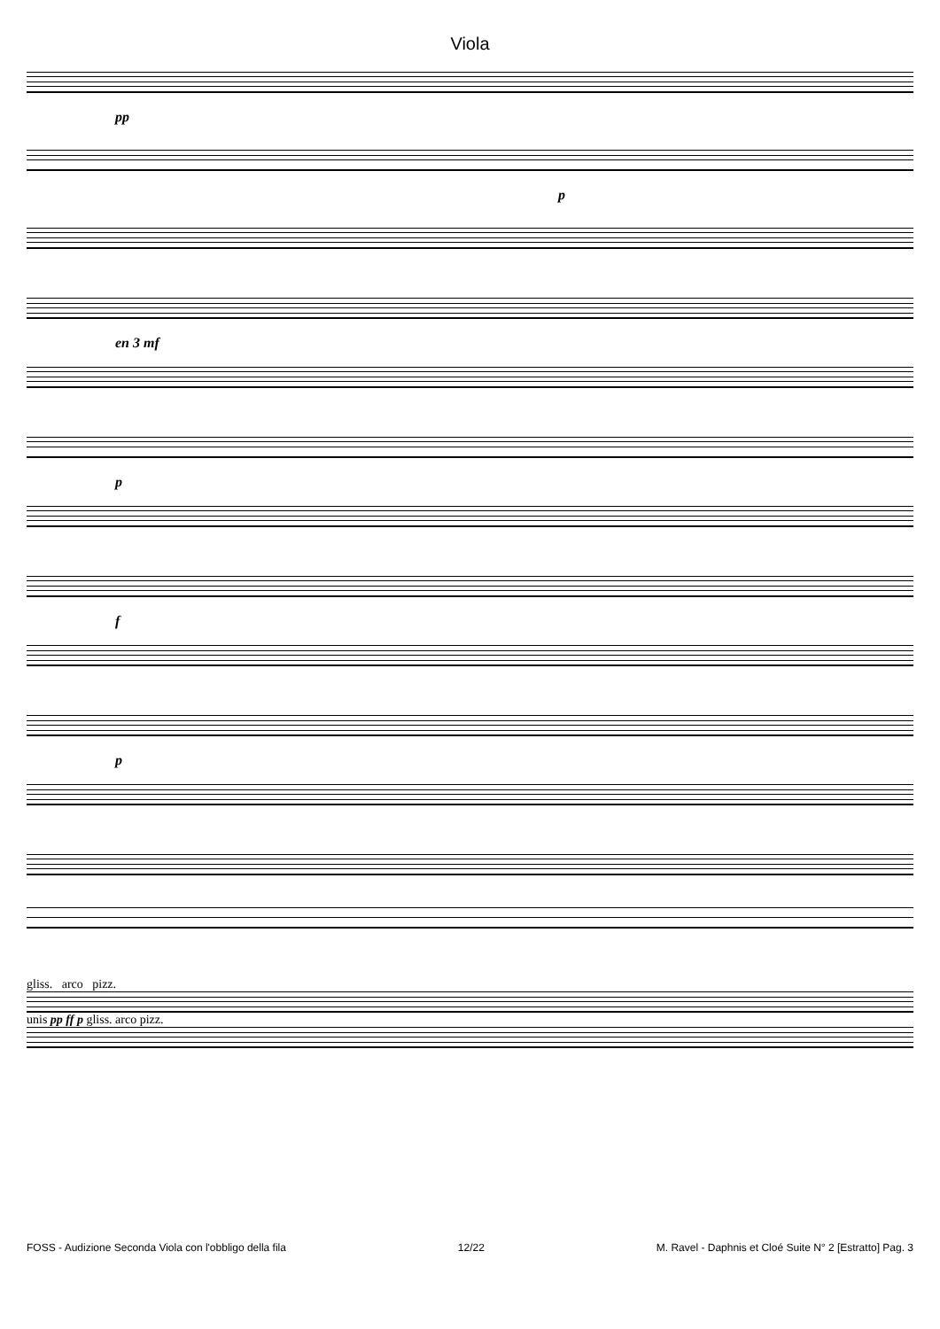Viola
pp
p
en 3 mf
p
f
p
gliss. arco pizz.
unis pp ff p gliss. arco pizz.
FOSS - Audizione Seconda Viola con l'obbligo della fila 12/22 M. Ravel - Daphnis et Cloé Suite N° 2 [Estratto] Pag. 3